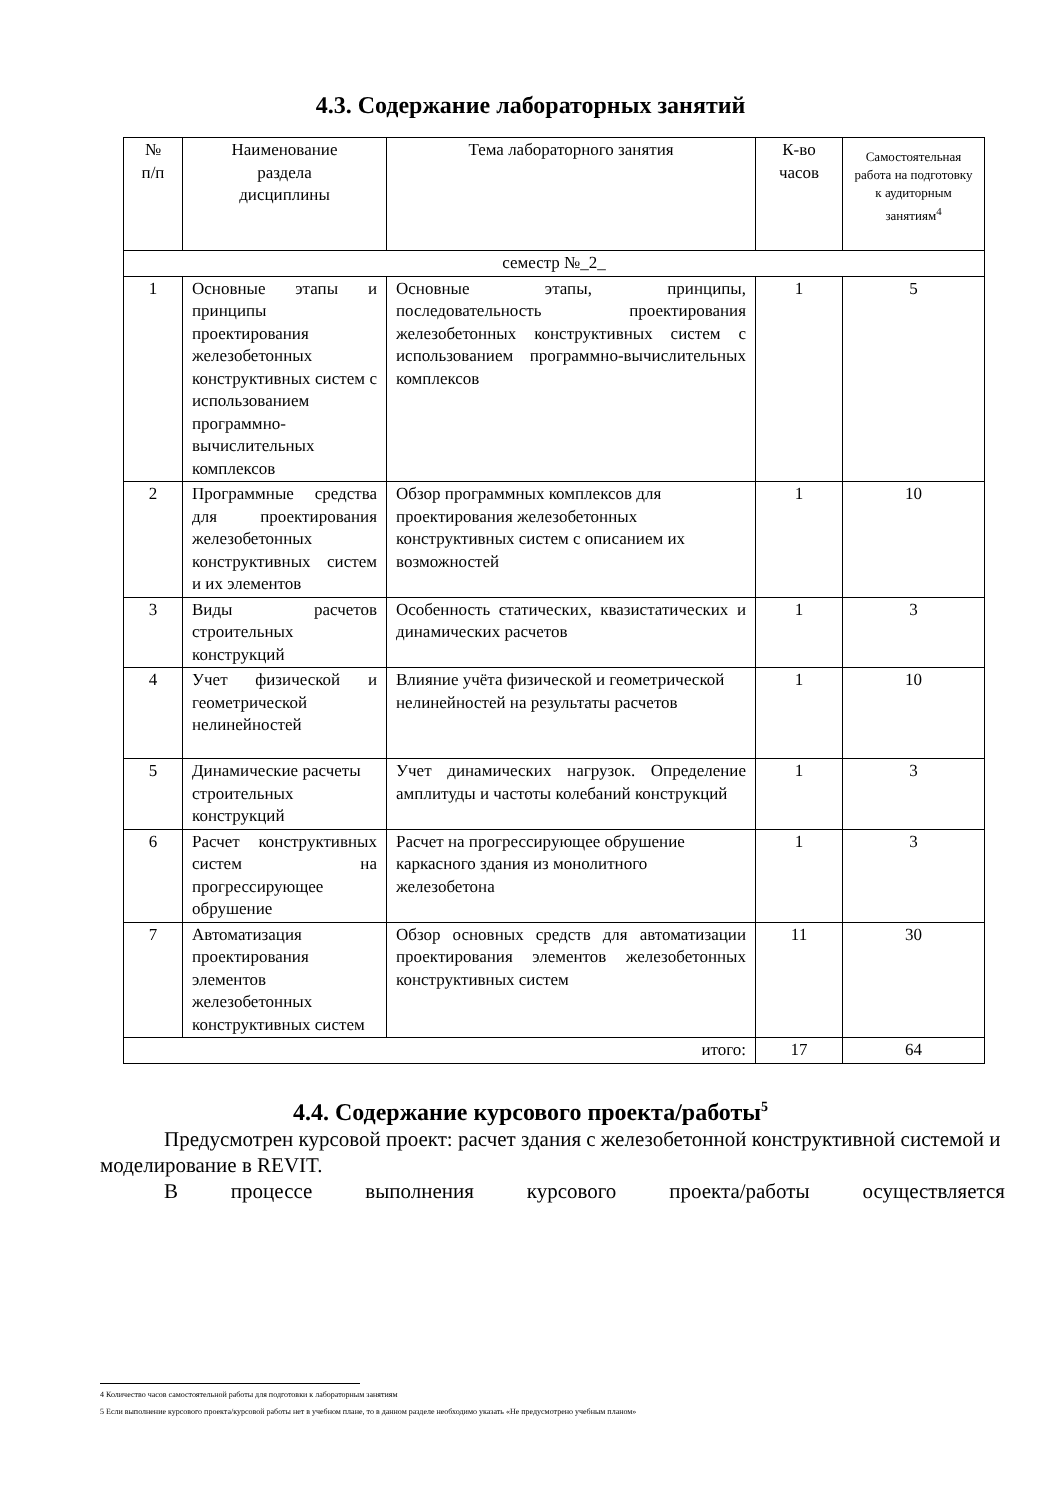4.3. Содержание лабораторных занятий
| № п/п | Наименование раздела дисциплины | Тема лабораторного занятия | К-во часов | Самостоятельная работа на подготовку к аудиторным занятиям<sup>4</sup> |
| --- | --- | --- | --- | --- |
| семестр №_2_ | | | | |
| 1 | Основные этапы и принципы проектирования железобетонных конструктивных систем с использованием программно-вычислительных комплексов | Основные этапы, принципы, последовательность проектирования железобетонных конструктивных систем с использованием программно-вычислительных комплексов | 1 | 5 |
| 2 | Программные средства для проектирования железобетонных конструктивных систем и их элементов | Обзор программных комплексов для проектирования железобетонных конструктивных систем с описанием их возможностей | 1 | 10 |
| 3 | Виды расчетов строительных конструкций | Особенность статических, квазистатических и динамических расчетов | 1 | 3 |
| 4 | Учет физической и геометрической нелинейностей | Влияние учёта физической и геометрической нелинейностей на результаты расчетов | 1 | 10 |
| 5 | Динамические расчеты строительных конструкций | Учет динамических нагрузок. Определение амплитуды и частоты колебаний конструкций | 1 | 3 |
| 6 | Расчет конструктивных систем на прогрессирующее обрушение | Расчет на прогрессирующее обрушение каркасного здания из монолитного железобетона | 1 | 3 |
| 7 | Автоматизация проектирования элементов железобетонных конструктивных систем | Обзор основных средств для автоматизации проектирования элементов железобетонных конструктивных систем | 11 | 30 |
| итого: | | | 17 | 64 |
4.4. Содержание курсового проекта/работы<sup>5</sup>
Предусмотрен курсовой проект: расчет здания с железобетонной конструктивной системой и моделирование в REVIT.
В процессе выполнения курсового проекта/работы осуществляется
4 Количество часов самостоятельной работы для подготовки к лабораторным занятиям
5 Если выполнение курсового проекта/курсовой работы нет в учебном плане, то в данном разделе необходимо указать «Не предусмотрено учебным планом»